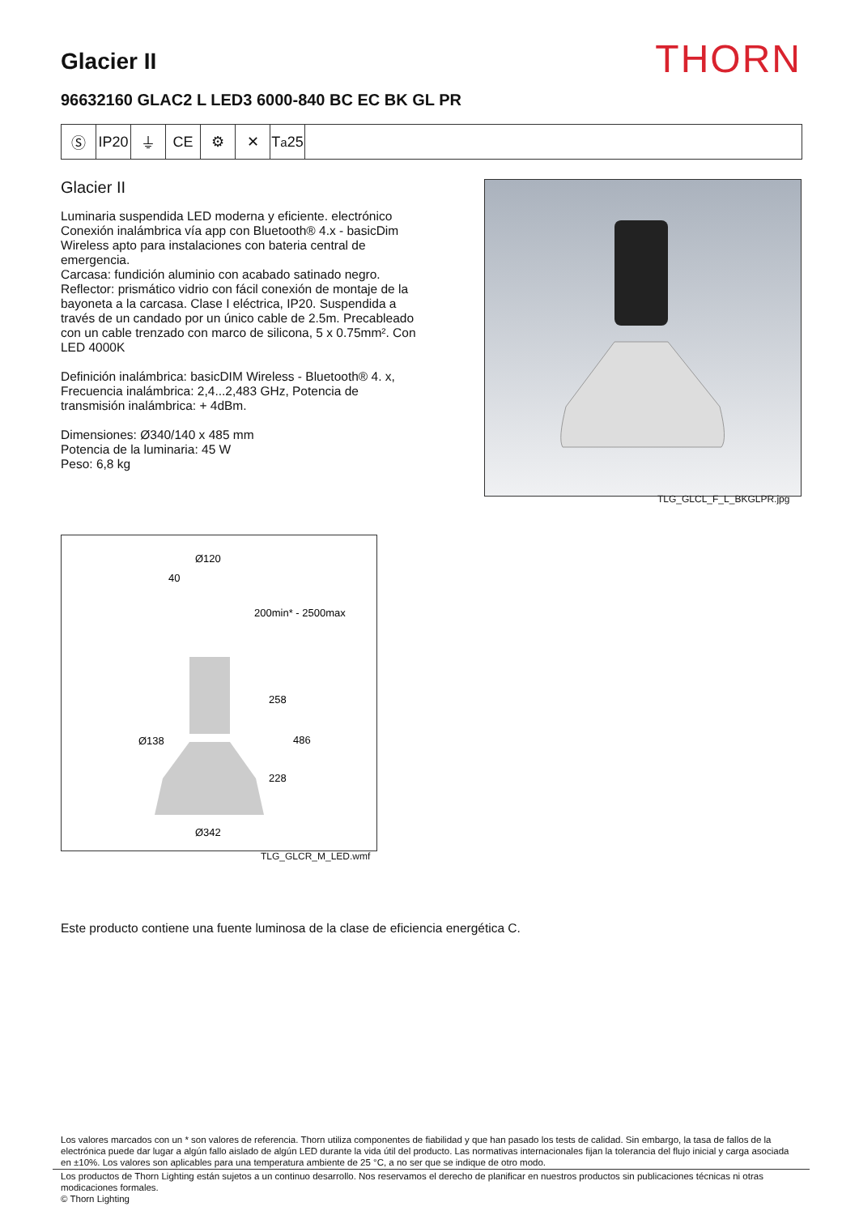Glacier II
THORN
96632160 GLAC2 L LED3 6000-840 BC EC BK GL PR
Ⓢ IP20
⏚ CE ⚙ ✕ T<sub>a</sub>25
Glacier II
Luminaria suspendida LED moderna y eficiente. electrónico Conexión inalámbrica vía app con Bluetooth® 4.x - basicDim Wireless apto para instalaciones con bateria central de emergencia.
Carcasa: fundición aluminio con acabado satinado negro. Reflector: prismático vidrio con fácil conexión de montaje de la bayoneta a la carcasa. Clase I eléctrica, IP20. Suspendida a través de un candado por un único cable de 2.5m. Precableado con un cable trenzado con marco de silicona, 5 x 0.75mm². Con LED 4000K
Definición inalámbrica: basicDIM Wireless - Bluetooth® 4. x, Frecuencia inalámbrica: 2,4...2,483 GHz, Potencia de transmisión inalámbrica: + 4dBm.
Dimensiones: Ø340/140 x 485 mm
Potencia de la luminaria: 45 W
Peso: 6,8 kg
TLG_GLCL_F_L_BKGLPR.jpg
Ø120
40
200min* - 2500max
258
Ø138
486
228
Ø342
TLG_GLCR_M_LED.wmf
Este producto contiene una fuente luminosa de la clase de eficiencia energética C.
Los valores marcados con un * son valores de referencia. Thorn utiliza componentes de fiabilidad y que han pasado los tests de calidad. Sin embargo, la tasa de fallos de la electrónica puede dar lugar a algún fallo aislado de algún LED durante la vida útil del producto. Las normativas internacionales fijan la tolerancia del flujo inicial y carga asociada en ±10%. Los valores son aplicables para una temperatura ambiente de 25 °C, a no ser que se indique de otro modo.
Los productos de Thorn Lighting están sujetos a un continuo desarrollo. Nos reservamos el derecho de planificar en nuestros productos sin publicaciones técnicas ni otras modicaciones formales.
© Thorn Lighting